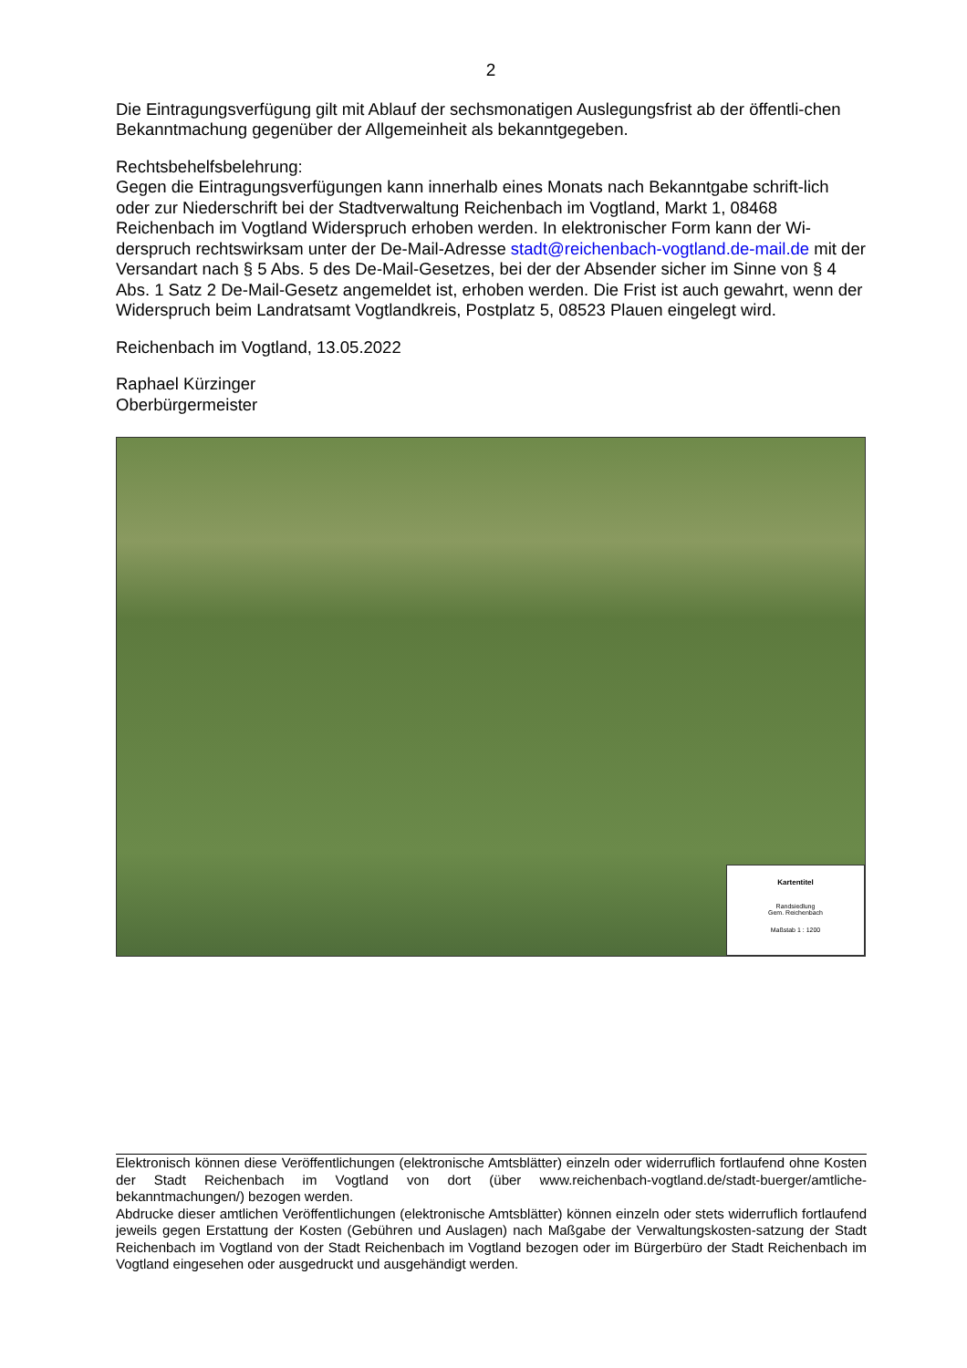2
Die Eintragungsverfügung gilt mit Ablauf der sechsmonatigen Auslegungsfrist ab der öffentli-chen Bekanntmachung gegenüber der Allgemeinheit als bekanntgegeben.
Rechtsbehelfsbelehrung:
Gegen die Eintragungsverfügungen kann innerhalb eines Monats nach Bekanntgabe schrift-lich oder zur Niederschrift bei der Stadtverwaltung Reichenbach im Vogtland, Markt 1, 08468 Reichenbach im Vogtland Widerspruch erhoben werden. In elektronischer Form kann der Wi-derspruch rechtswirksam unter der De-Mail-Adresse stadt@reichenbach-vogtland.de-mail.de mit der Versandart nach § 5 Abs. 5 des De-Mail-Gesetzes, bei der der Absender sicher im Sinne von § 4 Abs. 1 Satz 2 De-Mail-Gesetz angemeldet ist, erhoben werden. Die Frist ist auch gewahrt, wenn der Widerspruch beim Landratsamt Vogtlandkreis, Postplatz 5, 08523 Plauen eingelegt wird.
Reichenbach im Vogtland, 13.05.2022
Raphael Kürzinger
Oberbürgermeister
Kartentitel
Randsiedlung
Gem. Reichenbach
Maßstab 1 : 1200
Elektronisch können diese Veröffentlichungen (elektronische Amtsblätter) einzeln oder widerruflich fortlaufend ohne Kosten der Stadt Reichenbach im Vogtland von dort (über www.reichenbach-vogtland.de/stadt-buerger/amtliche-bekanntmachungen/) bezogen werden.
Abdrucke dieser amtlichen Veröffentlichungen (elektronische Amtsblätter) können einzeln oder stets widerruflich fortlaufend jeweils gegen Erstattung der Kosten (Gebühren und Auslagen) nach Maßgabe der Verwaltungskosten-satzung der Stadt Reichenbach im Vogtland von der Stadt Reichenbach im Vogtland bezogen oder im Bürgerbüro der Stadt Reichenbach im Vogtland eingesehen oder ausgedruckt und ausgehändigt werden.